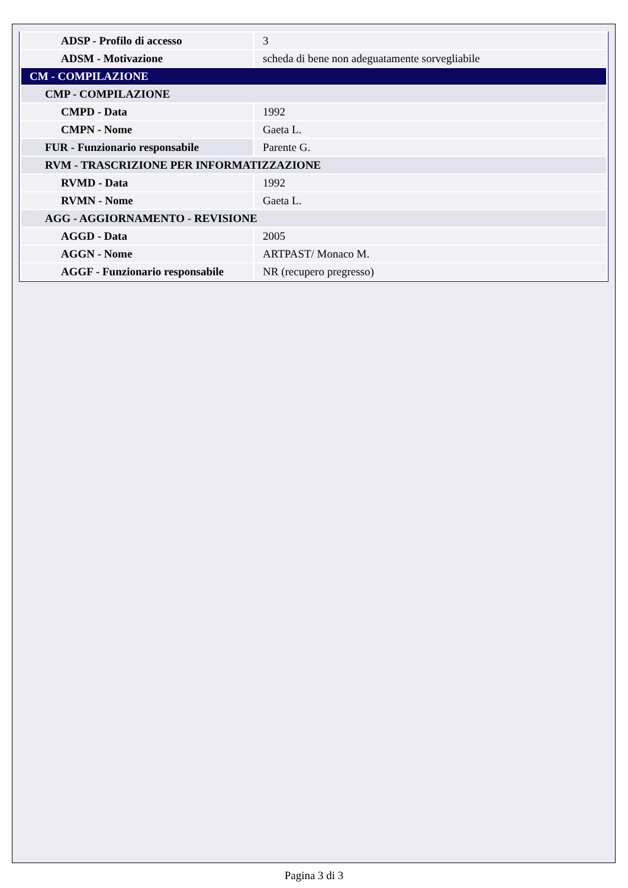| ADSP - Profilo di accesso | 3 |
| ADSM - Motivazione | scheda di bene non adeguatamente sorvegliabile |
| CM - COMPILAZIONE | |
| CMP - COMPILAZIONE | |
| CMPD - Data | 1992 |
| CMPN - Nome | Gaeta L. |
| FUR - Funzionario responsabile | Parente G. |
| RVM - TRASCRIZIONE PER INFORMATIZZAZIONE | |
| RVMD - Data | 1992 |
| RVMN - Nome | Gaeta L. |
| AGG - AGGIORNAMENTO - REVISIONE | |
| AGGD - Data | 2005 |
| AGGN - Nome | ARTPAST/ Monaco M. |
| AGGF - Funzionario responsabile | NR (recupero pregresso) |
Pagina 3 di 3